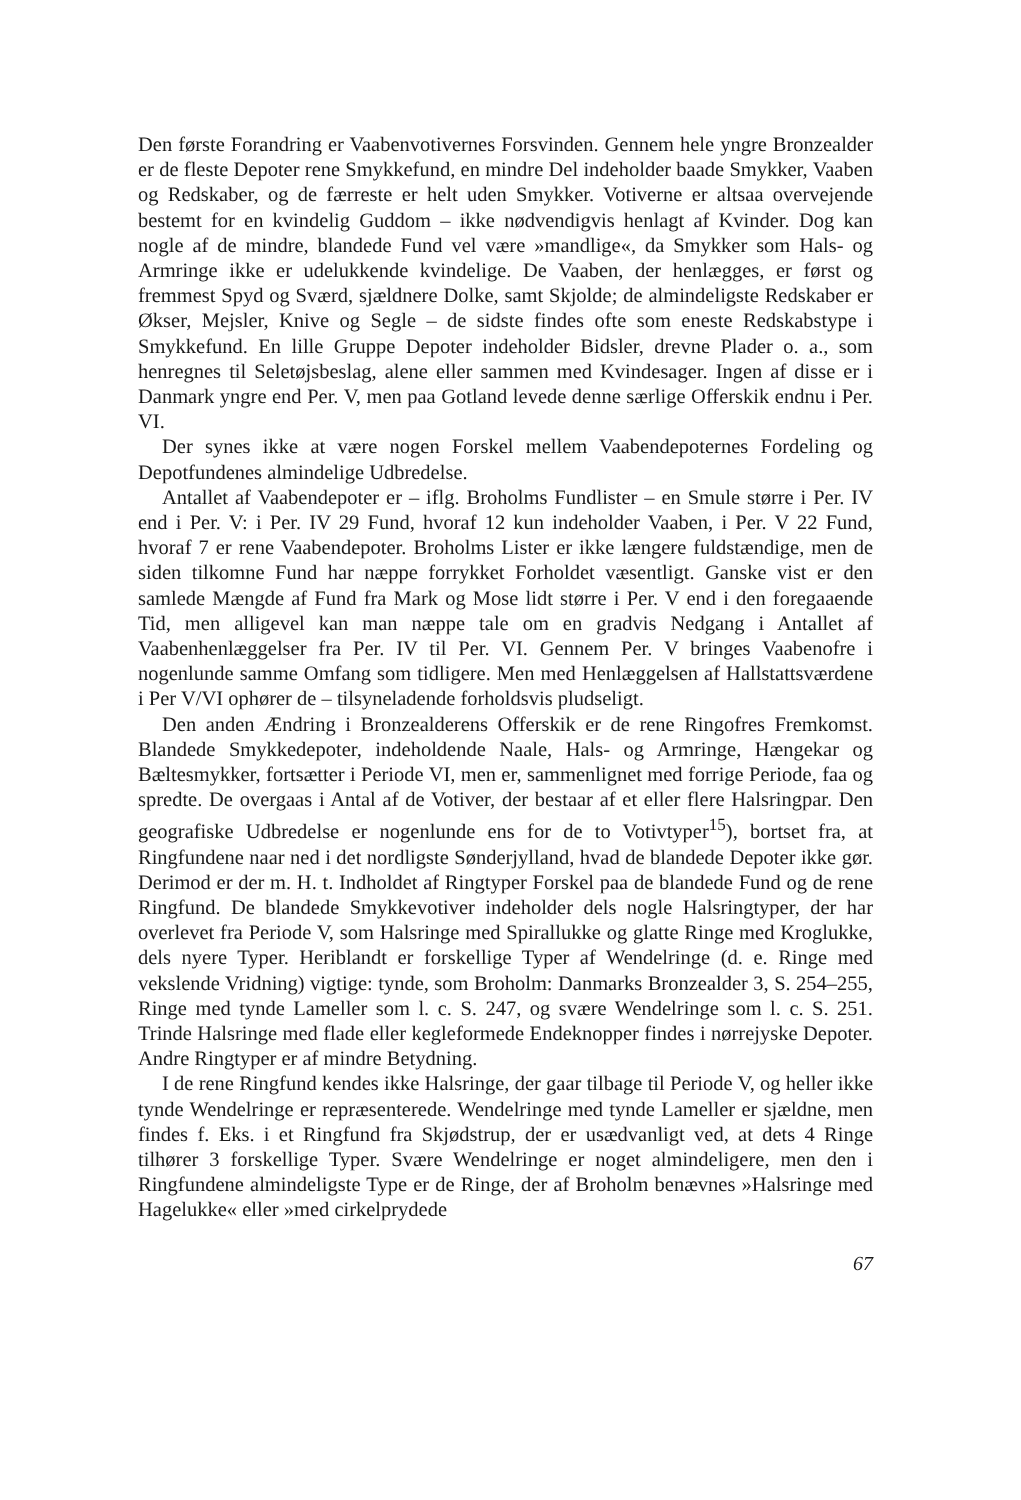Den første Forandring er Vaabenvotivernes Forsvinden. Gennem hele yngre Bronzealder er de fleste Depoter rene Smykkefund, en mindre Del indeholder baade Smykker, Vaaben og Redskaber, og de færreste er helt uden Smykker. Votiverne er altsaa overvejende bestemt for en kvindelig Guddom – ikke nødvendigvis henlagt af Kvinder. Dog kan nogle af de mindre, blandede Fund vel være »mandlige«, da Smykker som Hals- og Armringe ikke er udelukkende kvindelige. De Vaaben, der henlægges, er først og fremmest Spyd og Sværd, sjældnere Dolke, samt Skjolde; de almindeligste Redskaber er Økser, Mejsler, Knive og Segle – de sidste findes ofte som eneste Redskabstype i Smykkefund. En lille Gruppe Depoter indeholder Bidsler, drevne Plader o. a., som henregnes til Seletøjsbeslag, alene eller sammen med Kvindesager. Ingen af disse er i Danmark yngre end Per. V, men paa Gotland levede denne særlige Offerskik endnu i Per. VI.
Der synes ikke at være nogen Forskel mellem Vaabendepoternes Fordeling og Depotfundenes almindelige Udbredelse.
Antallet af Vaabendepoter er – iflg. Broholms Fundlister – en Smule større i Per. IV end i Per. V: i Per. IV 29 Fund, hvoraf 12 kun indeholder Vaaben, i Per. V 22 Fund, hvoraf 7 er rene Vaabendepoter. Broholms Lister er ikke længere fuldstændige, men de siden tilkomne Fund har næppe forrykket Forholdet væsentligt. Ganske vist er den samlede Mængde af Fund fra Mark og Mose lidt større i Per. V end i den foregaaende Tid, men alligevel kan man næppe tale om en gradvis Nedgang i Antallet af Vaabenhenlæggelser fra Per. IV til Per. VI. Gennem Per. V bringes Vaabenofre i nogenlunde samme Omfang som tidligere. Men med Henlæggelsen af Hallstattsværdene i Per V/VI ophører de – tilsyneladende forholdsvis pludseligt.
Den anden Ændring i Bronzealderens Offerskik er de rene Ringofres Fremkomst. Blandede Smykkedepoter, indeholdende Naale, Hals- og Armringe, Hængekar og Bæltesmykker, fortsætter i Periode VI, men er, sammenlignet med forrige Periode, faa og spredte. De overgaas i Antal af de Votiver, der bestaar af et eller flere Halsringpar. Den geografiske Udbredelse er nogenlunde ens for de to Votivtyper<sup>15</sup>), bortset fra, at Ringfundene naar ned i det nordligste Sønderjylland, hvad de blandede Depoter ikke gør. Derimod er der m. H. t. Indholdet af Ringtyper Forskel paa de blandede Fund og de rene Ringfund. De blandede Smykkevotiver indeholder dels nogle Halsringtyper, der har overlevet fra Periode V, som Halsringe med Spirallukke og glatte Ringe med Kroglukke, dels nyere Typer. Heriblandt er forskellige Typer af Wendelringe (d. e. Ringe med vekslende Vridning) vigtige: tynde, som Broholm: Danmarks Bronzealder 3, S. 254–255, Ringe med tynde Lameller som l. c. S. 247, og svære Wendelringe som l. c. S. 251. Trinde Halsringe med flade eller kegleformede Endeknopper findes i nørrejyske Depoter. Andre Ringtyper er af mindre Betydning.
I de rene Ringfund kendes ikke Halsringe, der gaar tilbage til Periode V, og heller ikke tynde Wendelringe er repræsenterede. Wendelringe med tynde Lameller er sjældne, men findes f. Eks. i et Ringfund fra Skjødstrup, der er usædvanligt ved, at dets 4 Ringe tilhører 3 forskellige Typer. Svære Wendelringe er noget almindeligere, men den i Ringfundene almindeligste Type er de Ringe, der af Broholm benævnes »Halsringe med Hagelukke« eller »med cirkelprydede
67